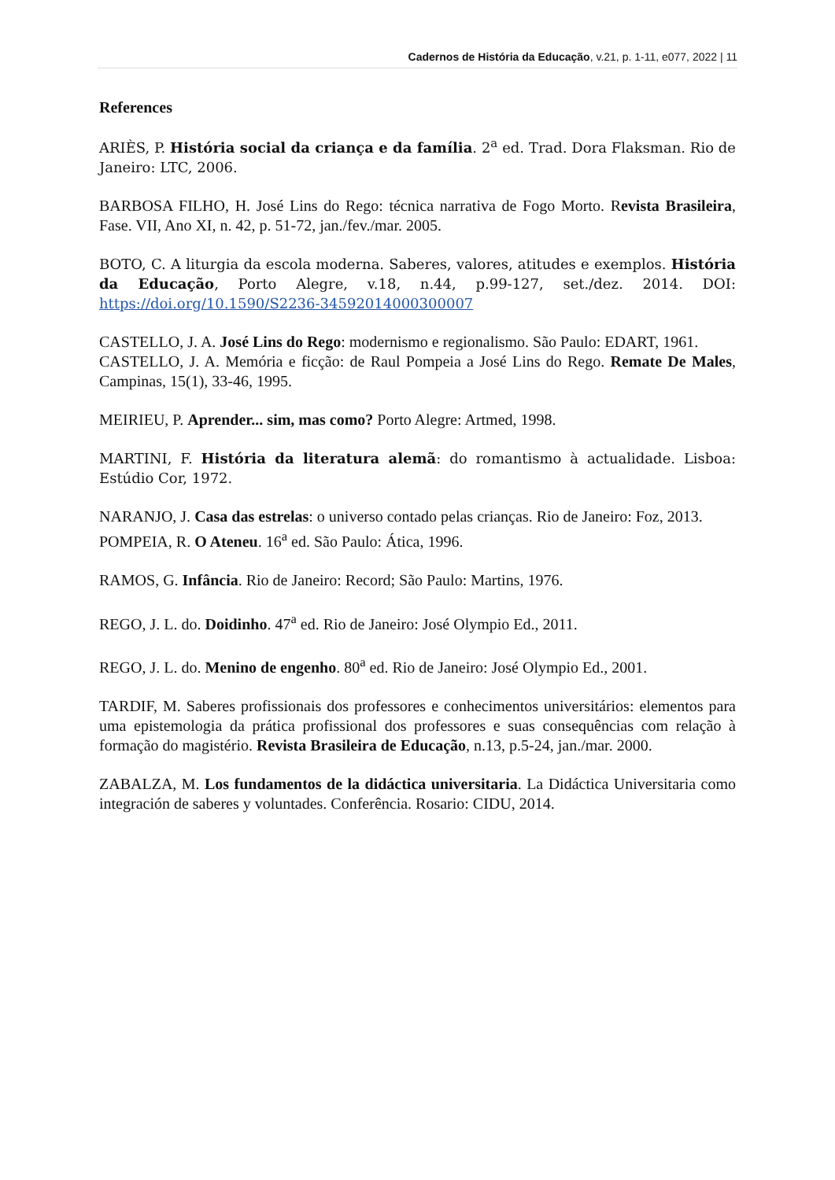Cadernos de História da Educação, v.21, p. 1-11, e077, 2022 | 11
References
ARIÈS, P. História social da criança e da família. 2<sup>a</sup> ed. Trad. Dora Flaksman. Rio de Janeiro: LTC, 2006.
BARBOSA FILHO, H. José Lins do Rego: técnica narrativa de Fogo Morto. Revista Brasileira, Fase. VII, Ano XI, n. 42, p. 51-72, jan./fev./mar. 2005.
BOTO, C. A liturgia da escola moderna. Saberes, valores, atitudes e exemplos. História da Educação, Porto Alegre, v.18, n.44, p.99-127, set./dez. 2014. DOI: https://doi.org/10.1590/S2236-34592014000300007
CASTELLO, J. A. José Lins do Rego: modernismo e regionalismo. São Paulo: EDART, 1961.
CASTELLO, J. A. Memória e ficção: de Raul Pompeia a José Lins do Rego. Remate De Males, Campinas, 15(1), 33-46, 1995.
MEIRIEU, P. Aprender... sim, mas como? Porto Alegre: Artmed, 1998.
MARTINI, F. História da literatura alemã: do romantismo à actualidade. Lisboa: Estúdio Cor, 1972.
NARANJO, J. Casa das estrelas: o universo contado pelas crianças. Rio de Janeiro: Foz, 2013.
POMPEIA, R. O Ateneu. 16<sup>a</sup> ed. São Paulo: Ática, 1996.
RAMOS, G. Infância. Rio de Janeiro: Record; São Paulo: Martins, 1976.
REGO, J. L. do. Doidinho. 47<sup>a</sup> ed. Rio de Janeiro: José Olympio Ed., 2011.
REGO, J. L. do. Menino de engenho. 80<sup>a</sup> ed. Rio de Janeiro: José Olympio Ed., 2001.
TARDIF, M. Saberes profissionais dos professores e conhecimentos universitários: elementos para uma epistemologia da prática profissional dos professores e suas consequências com relação à formação do magistério. Revista Brasileira de Educação, n.13, p.5-24, jan./mar. 2000.
ZABALZA, M. Los fundamentos de la didáctica universitaria. La Didáctica Universitaria como integración de saberes y voluntades. Conferência. Rosario: CIDU, 2014.